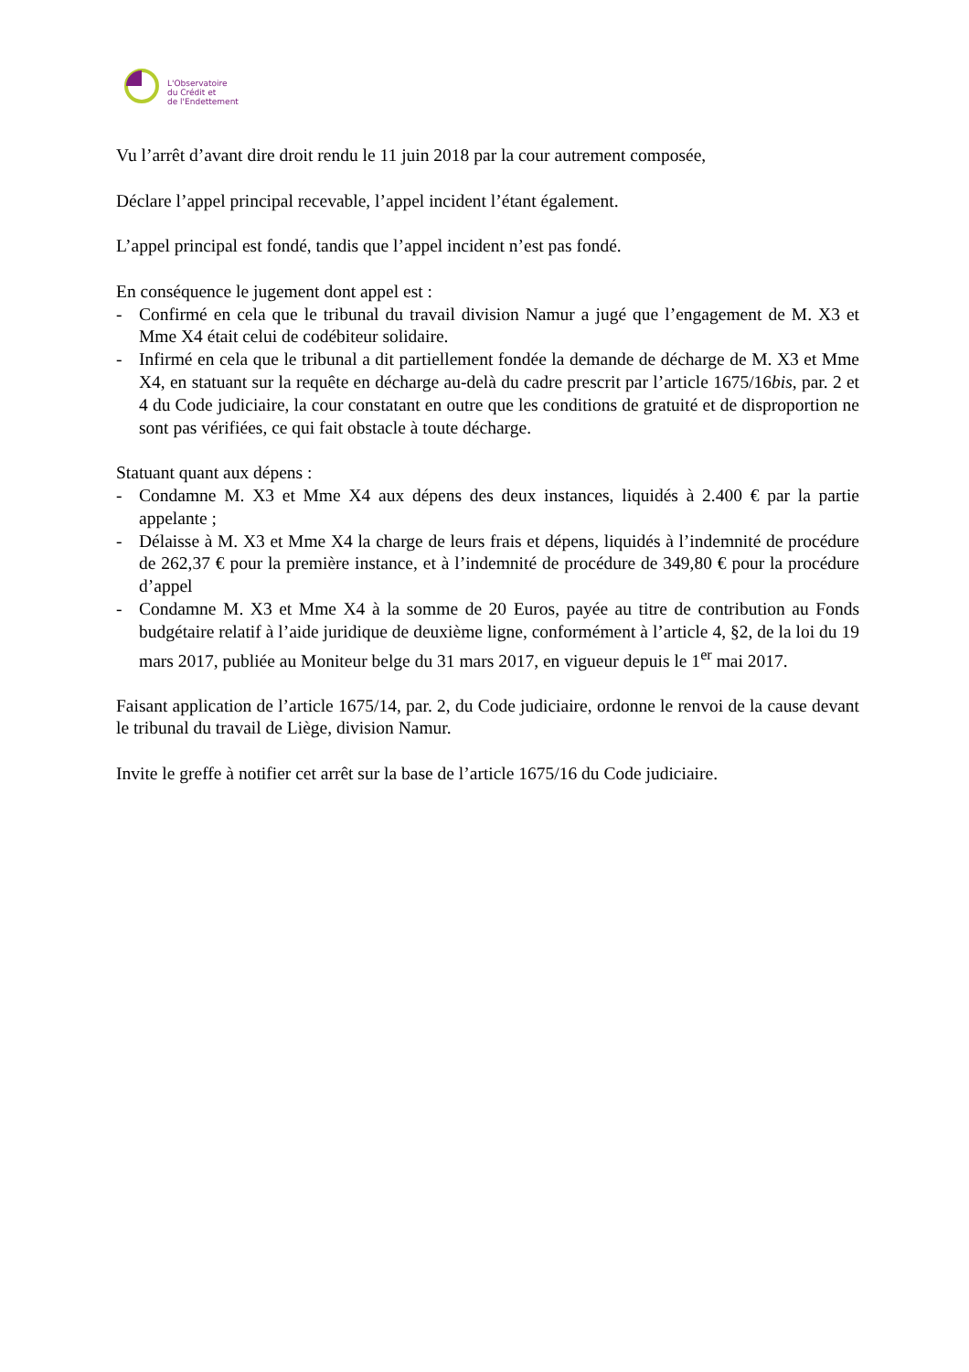L'Observatoire
du Crédit et
de l'Endettement
Vu l’arrêt d’avant dire droit rendu le 11 juin 2018 par la cour autrement composée,
Déclare l’appel principal recevable, l’appel incident l’étant également.
L’appel principal est fondé, tandis que l’appel incident n’est pas fondé.
En conséquence le jugement dont appel est :
- Confirmé en cela que le tribunal du travail division Namur a jugé que l’engagement de M. X3 et Mme X4 était celui de codébiteur solidaire.
- Infirmé en cela que le tribunal a dit partiellement fondée la demande de décharge de M. X3 et Mme X4, en statuant sur la requête en décharge au-delà du cadre prescrit par l’article 1675/16bis, par. 2 et 4 du Code judiciaire, la cour constatant en outre que les conditions de gratuité et de disproportion ne sont pas vérifiées, ce qui fait obstacle à toute décharge.
Statuant quant aux dépens :
- Condamne M. X3 et Mme X4 aux dépens des deux instances, liquidés à 2.400 € par la partie appelante ;
- Délaisse à M. X3 et Mme X4 la charge de leurs frais et dépens, liquidés à l’indemnité de procédure de 262,37 € pour la première instance, et à l’indemnité de procédure de 349,80 € pour la procédure d’appel
- Condamne M. X3 et Mme X4 à la somme de 20 Euros, payée au titre de contribution au Fonds budgétaire relatif à l’aide juridique de deuxième ligne, conformément à l’article 4, §2, de la loi du 19 mars 2017, publiée au Moniteur belge du 31 mars 2017, en vigueur depuis le 1<sup>er</sup> mai 2017.
Faisant application de l’article 1675/14, par. 2, du Code judiciaire, ordonne le renvoi de la cause devant le tribunal du travail de Liège, division Namur.
Invite le greffe à notifier cet arrêt sur la base de l’article 1675/16 du Code judiciaire.